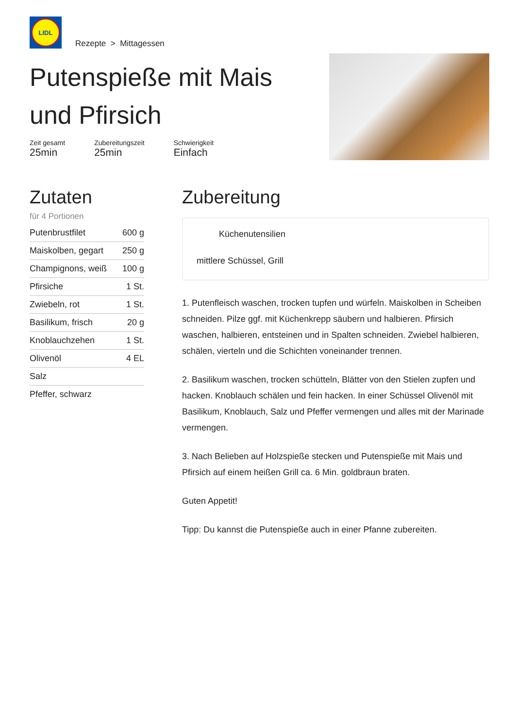LIDL
Rezepte > Mittagessen
Putenspieße mit Mais und Pfirsich
Zeit gesamt
25min
Zubereitungszeit
25min
Schwierigkeit
Einfach
Zutaten
für 4 Portionen
| Putenbrustfilet | 600 g |
| Maiskolben, gegart | 250 g |
| Champignons, weiß | 100 g |
| Pfirsiche | 1 St. |
| Zwiebeln, rot | 1 St. |
| Basilikum, frisch | 20 g |
| Knoblauchzehen | 1 St. |
| Olivenöl | 4 EL |
| Salz | |
| Pfeffer, schwarz | |
Zubereitung
Küchenutensilien
mittlere Schüssel, Grill
1. Putenfleisch waschen, trocken tupfen und würfeln. Maiskolben in Scheiben schneiden. Pilze ggf. mit Küchenkrepp säubern und halbieren. Pfirsich waschen, halbieren, entsteinen und in Spalten schneiden. Zwiebel halbieren, schälen, vierteln und die Schichten voneinander trennen.
2. Basilikum waschen, trocken schütteln, Blätter von den Stielen zupfen und hacken. Knoblauch schälen und fein hacken. In einer Schüssel Olivenöl mit Basilikum, Knoblauch, Salz und Pfeffer vermengen und alles mit der Marinade vermengen.
3. Nach Belieben auf Holzspieße stecken und Putenspieße mit Mais und Pfirsich auf einem heißen Grill ca. 6 Min. goldbraun braten.
Guten Appetit!
Tipp: Du kannst die Putenspieße auch in einer Pfanne zubereiten.